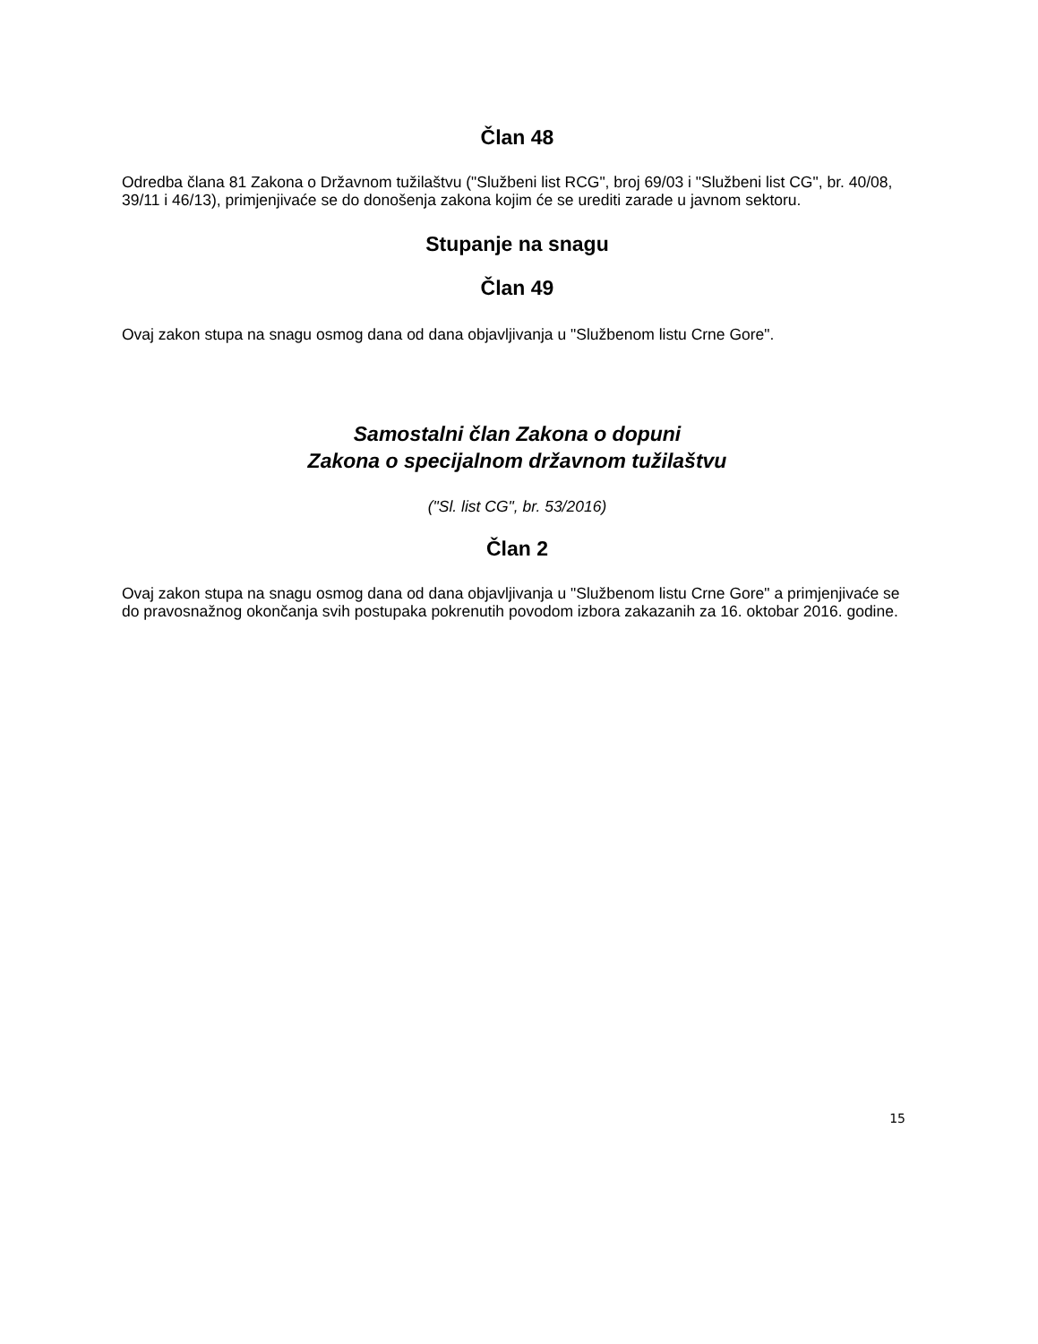Član 48
Odredba člana 81 Zakona o Državnom tužilaštvu ("Službeni list RCG", broj 69/03 i "Službeni list CG", br. 40/08, 39/11 i 46/13), primjenjivaće se do donošenja zakona kojim će se urediti zarade u javnom sektoru.
Stupanje na snagu
Član 49
Ovaj zakon stupa na snagu osmog dana od dana objavljivanja u "Službenom listu Crne Gore".
Samostalni član Zakona o dopuni
Zakona o specijalnom državnom tužilaštvu
("Sl. list CG", br. 53/2016)
Član 2
Ovaj zakon stupa na snagu osmog dana od dana objavljivanja u "Službenom listu Crne Gore" a primjenjivaće se do pravosnažnog okončanja svih postupaka pokrenutih povodom izbora zakazanih za 16. oktobar 2016. godine.
15